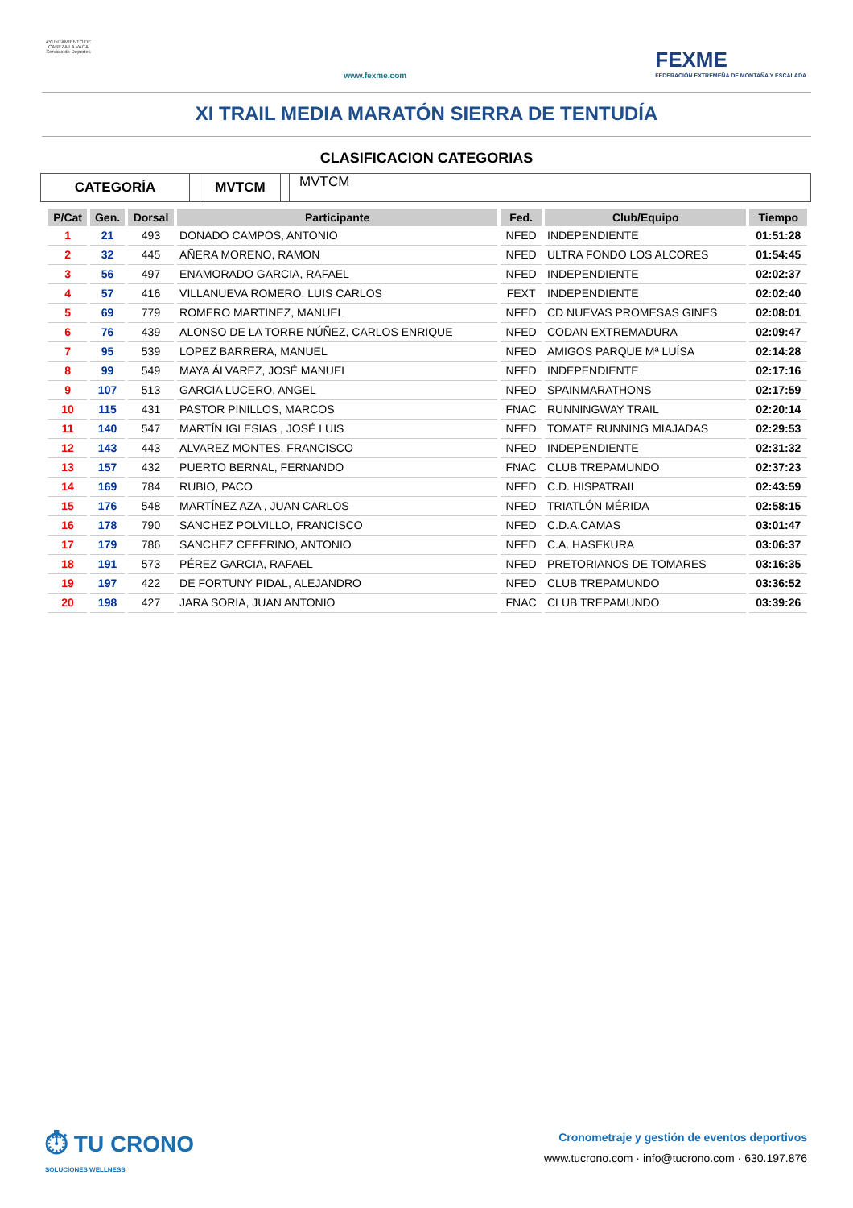AYUNTAMIENTO DE CABEZA LA VACA Servicio de Deportes
www.fexme.com
FEXME
FEDERACIÓN EXTREMEÑA DE MONTAÑA Y ESCALADA
XI TRAIL MEDIA MARATÓN SIERRA DE TENTUDÍA
CLASIFICACION CATEGORIAS
CATEGORÍA MVTCM
MVTCM
| P/Cat | Gen. | Dorsal | Participante | Fed. | Club/Equipo | Tiempo |
| --- | --- | --- | --- | --- | --- | --- |
| 1 | 21 | 493 | DONADO CAMPOS, ANTONIO | NFED | INDEPENDIENTE | 01:51:28 |
| 2 | 32 | 445 | AÑERA MORENO, RAMON | NFED | ULTRA FONDO LOS ALCORES | 01:54:45 |
| 3 | 56 | 497 | ENAMORADO GARCIA, RAFAEL | NFED | INDEPENDIENTE | 02:02:37 |
| 4 | 57 | 416 | VILLANUEVA ROMERO, LUIS CARLOS | FEXT | INDEPENDIENTE | 02:02:40 |
| 5 | 69 | 779 | ROMERO MARTINEZ, MANUEL | NFED | CD NUEVAS PROMESAS GINES | 02:08:01 |
| 6 | 76 | 439 | ALONSO DE LA TORRE NÚÑEZ, CARLOS ENRIQUE | NFED | CODAN EXTREMADURA | 02:09:47 |
| 7 | 95 | 539 | LOPEZ BARRERA, MANUEL | NFED | AMIGOS PARQUE Mª LUÍSA | 02:14:28 |
| 8 | 99 | 549 | MAYA ÁLVAREZ, JOSÉ MANUEL | NFED | INDEPENDIENTE | 02:17:16 |
| 9 | 107 | 513 | GARCIA LUCERO, ANGEL | NFED | SPAINMARATHONS | 02:17:59 |
| 10 | 115 | 431 | PASTOR PINILLOS, MARCOS | FNAC | RUNNINGWAY TRAIL | 02:20:14 |
| 11 | 140 | 547 | MARTÍN IGLESIAS , JOSÉ LUIS | NFED | TOMATE RUNNING MIAJADAS | 02:29:53 |
| 12 | 143 | 443 | ALVAREZ MONTES, FRANCISCO | NFED | INDEPENDIENTE | 02:31:32 |
| 13 | 157 | 432 | PUERTO BERNAL, FERNANDO | FNAC | CLUB TREPAMUNDO | 02:37:23 |
| 14 | 169 | 784 | RUBIO, PACO | NFED | C.D. HISPATRAIL | 02:43:59 |
| 15 | 176 | 548 | MARTÍNEZ AZA , JUAN CARLOS | NFED | TRIATLÓN MÉRIDA | 02:58:15 |
| 16 | 178 | 790 | SANCHEZ POLVILLO, FRANCISCO | NFED | C.D.A.CAMAS | 03:01:47 |
| 17 | 179 | 786 | SANCHEZ CEFERINO, ANTONIO | NFED | C.A. HASEKURA | 03:06:37 |
| 18 | 191 | 573 | PÉREZ GARCIA, RAFAEL | NFED | PRETORIANOS DE TOMARES | 03:16:35 |
| 19 | 197 | 422 | DE FORTUNY PIDAL, ALEJANDRO | NFED | CLUB TREPAMUNDO | 03:36:52 |
| 20 | 198 | 427 | JARA SORIA, JUAN ANTONIO | FNAC | CLUB TREPAMUNDO | 03:39:26 |
⏱ TU CRONO
SOLUCIONES WELLNESS
Cronometraje y gestión de eventos deportivos
www.tucrono.com · info@tucrono.com · 630.197.876